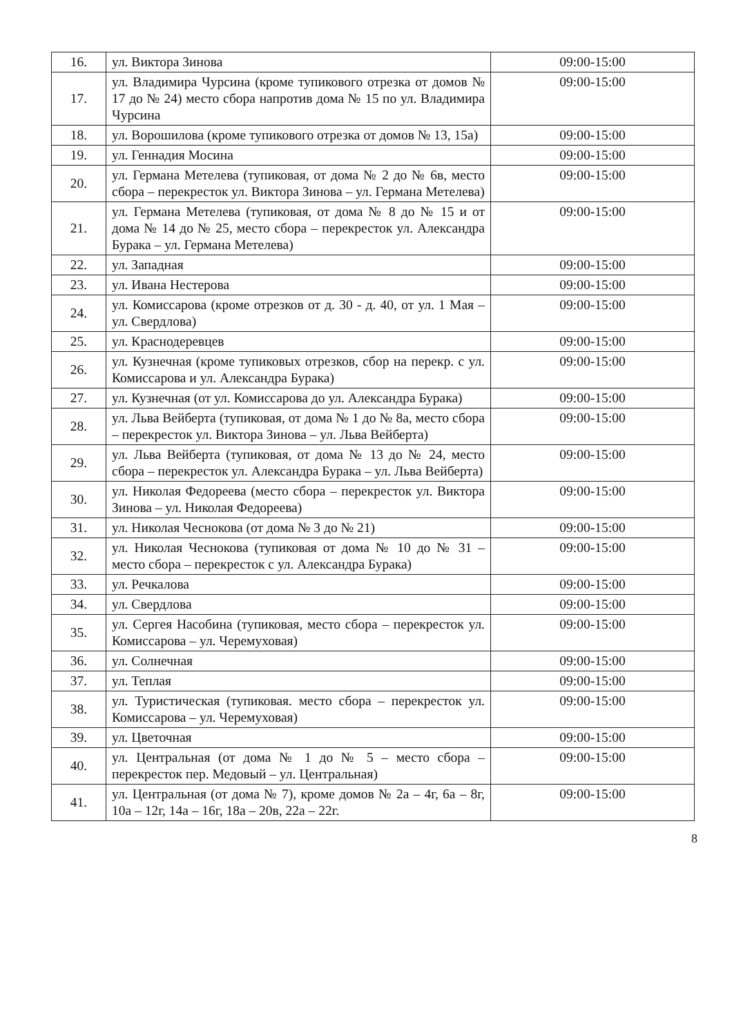| 16. | ул. Виктора Зинова | 09:00-15:00 |
| 17. | ул. Владимира Чурсина (кроме тупикового отрезка от домов № 17 до № 24) место сбора напротив дома № 15 по ул. Владимира Чурсина | 09:00-15:00 |
| 18. | ул. Ворошилова (кроме тупикового отрезка от домов № 13, 15а) | 09:00-15:00 |
| 19. | ул. Геннадия Мосина | 09:00-15:00 |
| 20. | ул. Германа Метелева (тупиковая, от дома № 2 до № 6в, место сбора – перекресток ул. Виктора Зинова – ул. Германа Метелева) | 09:00-15:00 |
| 21. | ул. Германа Метелева (тупиковая, от дома № 8 до № 15 и от дома № 14 до № 25, место сбора – перекресток ул. Александра Бурака – ул. Германа Метелева) | 09:00-15:00 |
| 22. | ул. Западная | 09:00-15:00 |
| 23. | ул. Ивана Нестерова | 09:00-15:00 |
| 24. | ул. Комиссарова (кроме отрезков от д. 30 - д. 40, от ул. 1 Мая – ул. Свердлова) | 09:00-15:00 |
| 25. | ул. Краснодеревцев | 09:00-15:00 |
| 26. | ул. Кузнечная (кроме тупиковых отрезков, сбор на перекр. с ул. Комиссарова и ул. Александра Бурака) | 09:00-15:00 |
| 27. | ул. Кузнечная (от ул. Комиссарова до ул. Александра Бурака) | 09:00-15:00 |
| 28. | ул. Льва Вейберта (тупиковая, от дома № 1 до № 8а, место сбора – перекресток ул. Виктора Зинова – ул. Льва Вейберта) | 09:00-15:00 |
| 29. | ул. Льва Вейберта (тупиковая, от дома № 13 до № 24, место сбора – перекресток ул. Александра Бурака – ул. Льва Вейберта) | 09:00-15:00 |
| 30. | ул. Николая Федореева (место сбора – перекресток ул. Виктора Зинова – ул. Николая Федореева) | 09:00-15:00 |
| 31. | ул. Николая Чеснокова (от дома № 3 до № 21) | 09:00-15:00 |
| 32. | ул. Николая Чеснокова (тупиковая от дома № 10 до № 31 – место сбора – перекресток с ул. Александра Бурака) | 09:00-15:00 |
| 33. | ул. Речкалова | 09:00-15:00 |
| 34. | ул. Свердлова | 09:00-15:00 |
| 35. | ул. Сергея Насобина (тупиковая, место сбора – перекресток ул. Комиссарова – ул. Черемуховая) | 09:00-15:00 |
| 36. | ул. Солнечная | 09:00-15:00 |
| 37. | ул. Теплая | 09:00-15:00 |
| 38. | ул. Туристическая (тупиковая. место сбора – перекресток ул. Комиссарова – ул. Черемуховая) | 09:00-15:00 |
| 39. | ул. Цветочная | 09:00-15:00 |
| 40. | ул. Центральная (от дома № 1 до № 5 – место сбора – перекресток пер. Медовый – ул. Центральная) | 09:00-15:00 |
| 41. | ул. Центральная (от дома № 7), кроме домов № 2а – 4г, 6а – 8г, 10а – 12г, 14а – 16г, 18а – 20в, 22а – 22г. | 09:00-15:00 |
8